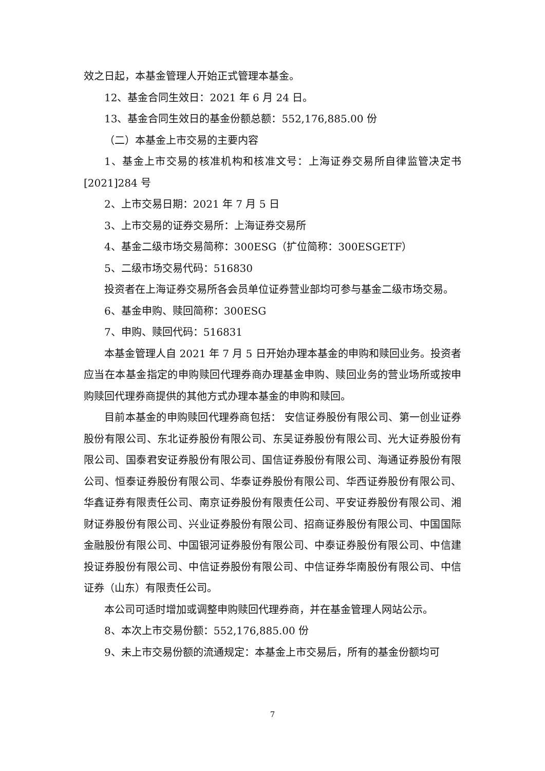效之日起，本基金管理人开始正式管理本基金。
12、基金合同生效日：2021 年 6 月 24 日。
13、基金合同生效日的基金份额总额：552,176,885.00 份
（二）本基金上市交易的主要内容
1、基金上市交易的核准机构和核准文号：上海证券交易所自律监管决定书[2021]284 号
2、上市交易日期：2021 年 7 月 5 日
3、上市交易的证券交易所：上海证券交易所
4、基金二级市场交易简称：300ESG（扩位简称：300ESGETF）
5、二级市场交易代码：516830
投资者在上海证券交易所各会员单位证券营业部均可参与基金二级市场交易。
6、基金申购、赎回简称：300ESG
7、申购、赎回代码：516831
本基金管理人自 2021 年 7 月 5 日开始办理本基金的申购和赎回业务。投资者应当在本基金指定的申购赎回代理券商办理基金申购、赎回业务的营业场所或按申购赎回代理券商提供的其他方式办理本基金的申购和赎回。
目前本基金的申购赎回代理券商包括： 安信证券股份有限公司、第一创业证券股份有限公司、东北证券股份有限公司、东吴证券股份有限公司、光大证券股份有限公司、国泰君安证券股份有限公司、国信证券股份有限公司、海通证券股份有限公司、恒泰证券股份有限公司、华泰证券股份有限公司、华西证券股份有限公司、华鑫证券有限责任公司、南京证券股份有限责任公司、平安证券股份有限公司、湘财证券股份有限公司、兴业证券股份有限公司、招商证券股份有限公司、中国国际金融股份有限公司、中国银河证券股份有限公司、中泰证券股份有限公司、中信建投证券股份有限公司、中信证券股份有限公司、中信证券华南股份有限公司、中信证券（山东）有限责任公司。
本公司可适时增加或调整申购赎回代理券商，并在基金管理人网站公示。
8、本次上市交易份额：552,176,885.00 份
9、未上市交易份额的流通规定：本基金上市交易后，所有的基金份额均可
7